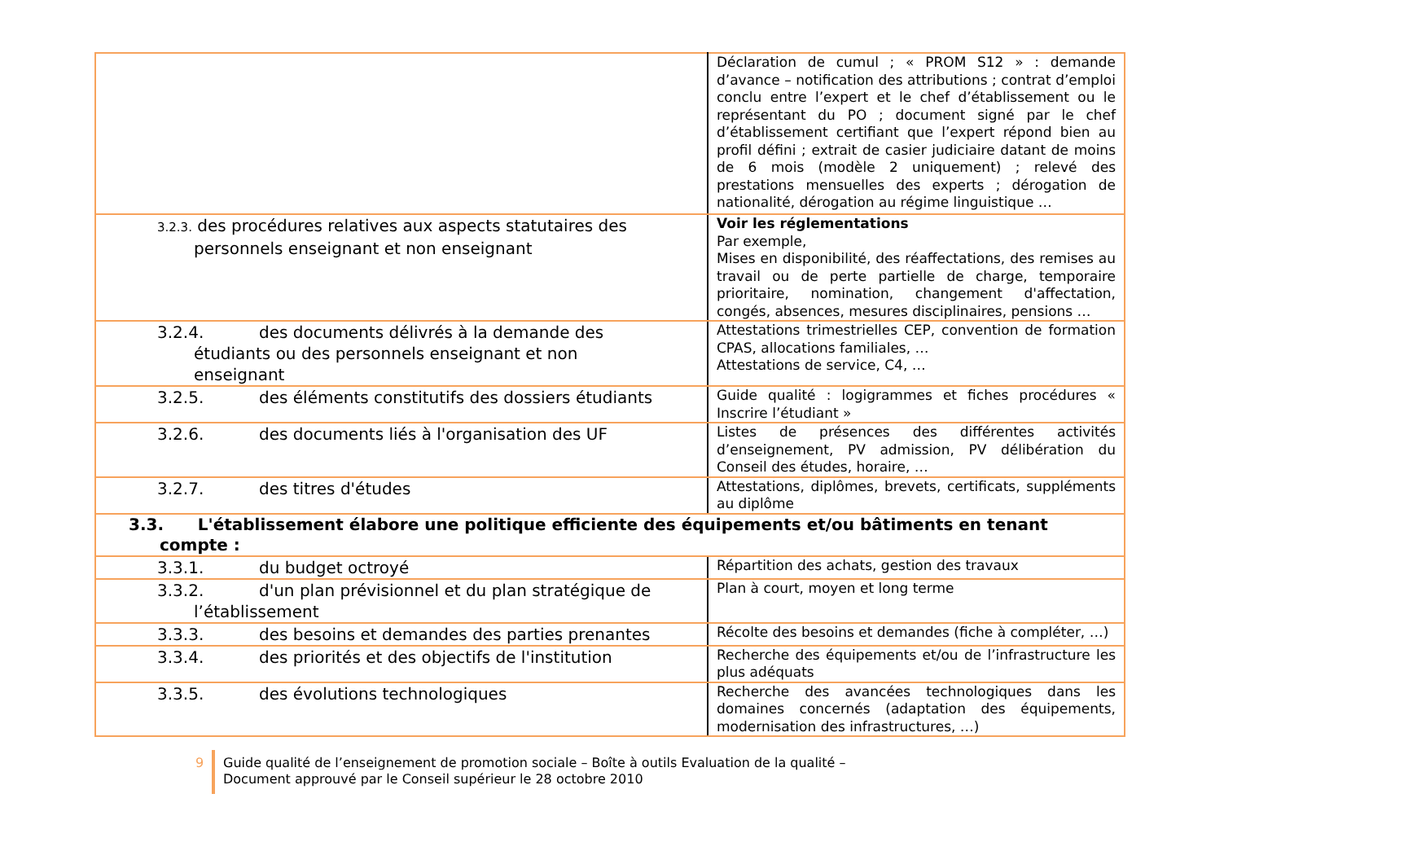| | Déclaration de cumul ; « PROM S12 » : demande d’avance – notification des attributions ; contrat d’emploi conclu entre l’expert et le chef d’établissement ou le représentant du PO ; document signé par le chef d’établissement certifiant que l’expert répond bien au profil défini ; extrait de casier judiciaire datant de moins de 6 mois (modèle 2 uniquement) ; relevé des prestations mensuelles des experts ; dérogation de nationalité, dérogation au régime linguistique … |
| 3.2.3. des procédures relatives aux aspects statutaires des personnels enseignant et non enseignant | Voir les réglementations Par exemple, Mises en disponibilité, des réaffectations, des remises au travail ou de perte partielle de charge, temporaire prioritaire, nomination, changement d'affectation, congés, absences, mesures disciplinaires, pensions … |
| 3.2.4. des documents délivrés à la demande des étudiants ou des personnels enseignant et non enseignant | Attestations trimestrielles CEP, convention de formation CPAS, allocations familiales, … Attestations de service, C4, … |
| 3.2.5. des éléments constitutifs des dossiers étudiants | Guide qualité : logigrammes et fiches procédures « Inscrire l’étudiant » |
| 3.2.6. des documents liés à l'organisation des UF | Listes de présences des différentes activités d’enseignement, PV admission, PV délibération du Conseil des études, horaire, … |
| 3.2.7. des titres d'études | Attestations, diplômes, brevets, certificats, suppléments au diplôme |
| 3.3. L'établissement élabore une politique efficiente des équipements et/ou bâtiments en tenant compte : | |
| 3.3.1. du budget octroyé | Répartition des achats, gestion des travaux |
| 3.3.2. d'un plan prévisionnel et du plan stratégique de l’établissement | Plan à court, moyen et long terme |
| 3.3.3. des besoins et demandes des parties prenantes | Récolte des besoins et demandes (fiche à compléter, …) |
| 3.3.4. des priorités et des objectifs de l'institution | Recherche des équipements et/ou de l’infrastructure les plus adéquats |
| 3.3.5. des évolutions technologiques | Recherche des avancées technologiques dans les domaines concernés (adaptation des équipements, modernisation des infrastructures, …) |
9 Guide qualité de l’enseignement de promotion sociale – Boîte à outils Evaluation de la qualité –
Document approuvé par le Conseil supérieur le 28 octobre 2010